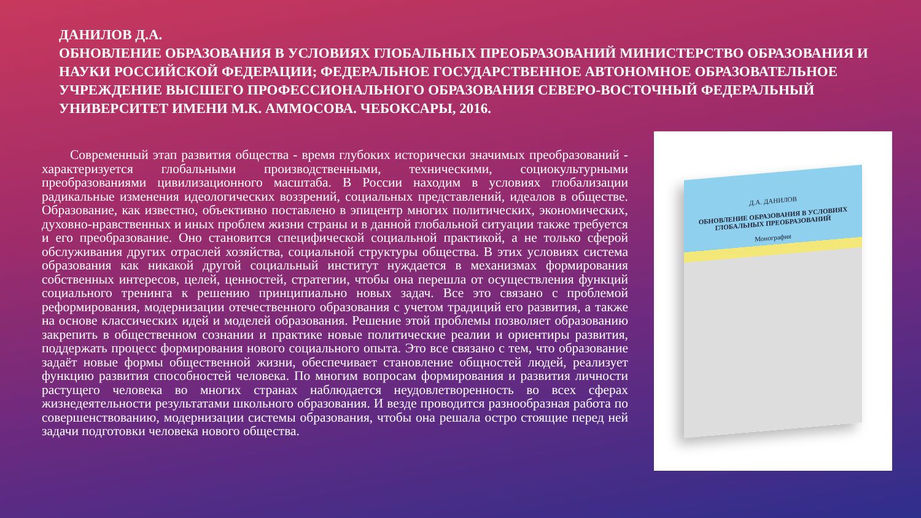ДАНИЛОВ Д.А.
ОБНОВЛЕНИЕ ОБРАЗОВАНИЯ В УСЛОВИЯХ ГЛОБАЛЬНЫХ ПРЕОБРАЗОВАНИЙ МИНИСТЕРСТВО ОБРАЗОВАНИЯ И НАУКИ РОССИЙСКОЙ ФЕДЕРАЦИИ; ФЕДЕРАЛЬНОЕ ГОСУДАРСТВЕННОЕ АВТОНОМНОЕ ОБРАЗОВАТЕЛЬНОЕ УЧРЕЖДЕНИЕ ВЫСШЕГО ПРОФЕССИОНАЛЬНОГО ОБРАЗОВАНИЯ СЕВЕРО-ВОСТОЧНЫЙ ФЕДЕРАЛЬНЫЙ УНИВЕРСИТЕТ ИМЕНИ М.К. АММОСОВА. ЧЕБОКСАРЫ, 2016.
Современный этап развития общества - время глубоких исторически значимых преобразований - характеризуется глобальными производственными, техническими, социокультурными преобразованиями цивилизационного масштаба. В России находим в условиях глобализации радикальные изменения идеологических воззрений, социальных представлений, идеалов в обществе. Образование, как известно, объективно поставлено в эпицентр многих политических, экономических, духовно-нравственных и иных проблем жизни страны и в данной глобальной ситуации также требуется и его преобразование. Оно становится специфической социальной практикой, а не только сферой обслуживания других отраслей хозяйства, социальной структуры общества. В этих условиях система образования как никакой другой социальный институт нуждается в механизмах формирования собственных интересов, целей, ценностей, стратегии, чтобы она перешла от осуществления функций социального тренинга к решению принципиально новых задач. Все это связано с проблемой реформирования, модернизации отечественного образования с учетом традиций его развития, а также на основе классических идей и моделей образования. Решение этой проблемы позволяет образованию закрепить в общественном сознании и практике новые политические реалии и ориентиры развития, поддержать процесс формирования нового социального опыта. Это все связано с тем, что образование задаёт новые формы общественной жизни, обеспечивает становление общностей людей, реализует функцию развития способностей человека. По многим вопросам формирования и развития личности растущего человека во многих странах наблюдается неудовлетворенность во всех сферах жизнедеятельности результатами школьного образования. И везде проводится разнообразная работа по совершенствованию, модернизации системы образования, чтобы она решала остро стоящие перед ней задачи подготовки человека нового общества.
Д.А. ДАНИЛОВ
ОБНОВЛЕНИЕ ОБРАЗОВАНИЯ В УСЛОВИЯХ ГЛОБАЛЬНЫХ ПРЕОБРАЗОВАНИЙ
Монография